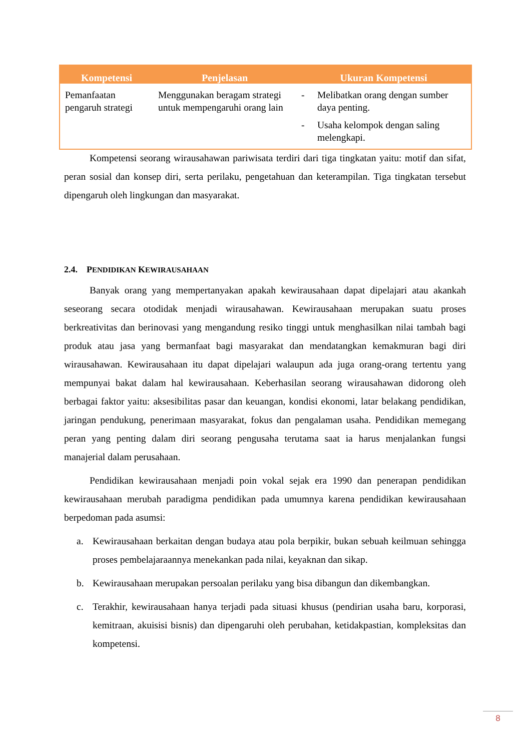| Kompetensi | Penjelasan | Ukuran Kompetensi |
| --- | --- | --- |
| Pemanfaatan pengaruh strategi | Menggunakan beragam strategi untuk mempengaruhi orang lain | - Melibatkan orang dengan sumber daya penting. - Usaha kelompok dengan saling melengkapi. |
Kompetensi seorang wirausahawan pariwisata terdiri dari tiga tingkatan yaitu: motif dan sifat, peran sosial dan konsep diri, serta perilaku, pengetahuan dan keterampilan. Tiga tingkatan tersebut dipengaruh oleh lingkungan dan masyarakat.
2.4. PENDIDIKAN KEWIRAUSAHAAN
Banyak orang yang mempertanyakan apakah kewirausahaan dapat dipelajari atau akankah seseorang secara otodidak menjadi wirausahawan. Kewirausahaan merupakan suatu proses berkreativitas dan berinovasi yang mengandung resiko tinggi untuk menghasilkan nilai tambah bagi produk atau jasa yang bermanfaat bagi masyarakat dan mendatangkan kemakmuran bagi diri wirausahawan. Kewirausahaan itu dapat dipelajari walaupun ada juga orang-orang tertentu yang mempunyai bakat dalam hal kewirausahaan. Keberhasilan seorang wirausahawan didorong oleh berbagai faktor yaitu: aksesibilitas pasar dan keuangan, kondisi ekonomi, latar belakang pendidikan, jaringan pendukung, penerimaan masyarakat, fokus dan pengalaman usaha. Pendidikan memegang peran yang penting dalam diri seorang pengusaha terutama saat ia harus menjalankan fungsi manajerial dalam perusahaan.
Pendidikan kewirausahaan menjadi poin vokal sejak era 1990 dan penerapan pendidikan kewirausahaan merubah paradigma pendidikan pada umumnya karena pendidikan kewirausahaan berpedoman pada asumsi:
a. Kewirausahaan berkaitan dengan budaya atau pola berpikir, bukan sebuah keilmuan sehingga proses pembelajaraannya menekankan pada nilai, keyaknan dan sikap.
b. Kewirausahaan merupakan persoalan perilaku yang bisa dibangun dan dikembangkan.
c. Terakhir, kewirausahaan hanya terjadi pada situasi khusus (pendirian usaha baru, korporasi, kemitraan, akuisisi bisnis) dan dipengaruhi oleh perubahan, ketidakpastian, kompleksitas dan kompetensi.
8